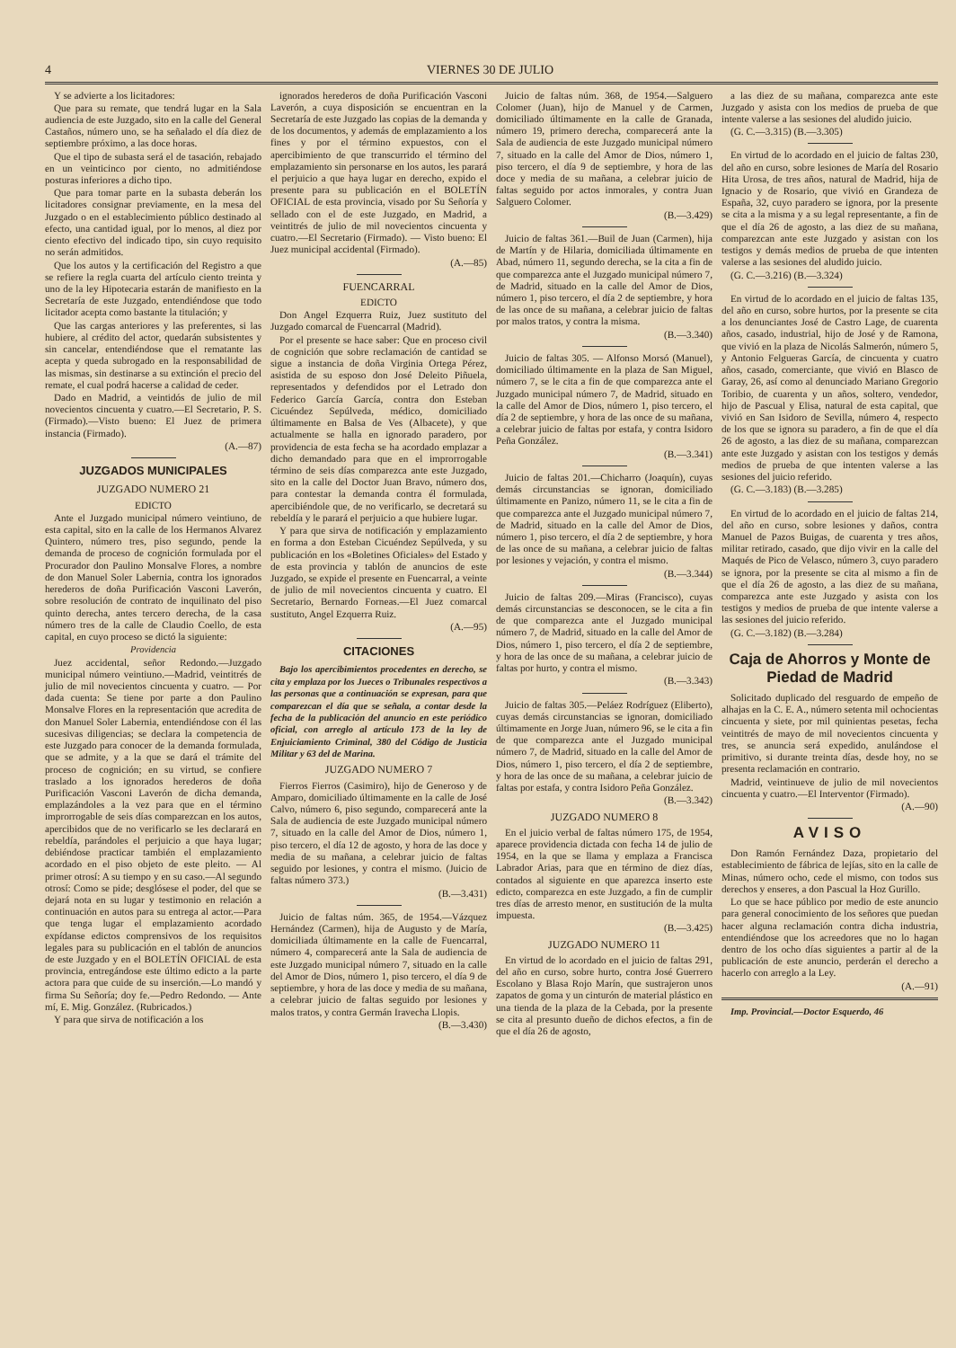4 VIERNES 30 DE JULIO
Y se advierte a los licitadores:
Que para su remate, que tendrá lugar en la Sala audiencia de este Juzgado, sito en la calle del General Castaños, número uno, se ha señalado el día diez de septiembre próximo, a las doce horas.
Que el tipo de subasta será el de tasación, rebajado en un veinticinco por ciento, no admitiéndose posturas inferiores a dicho tipo.
Que para tomar parte en la subasta deberán los licitadores consignar previamente, en la mesa del Juzgado o en el establecimiento público destinado al efecto, una cantidad igual, por lo menos, al diez por ciento efectivo del indicado tipo, sin cuyo requisito no serán admitidos.
Que los autos y la certificación del Registro a que se refiere la regla cuarta del artículo ciento treinta y uno de la ley Hipotecaria estarán de manifiesto en la Secretaría de este Juzgado, entendiéndose que todo licitador acepta como bastante la titulación; y
Que las cargas anteriores y las preferentes, si las hubiere, al crédito del actor, quedarán subsistentes y sin cancelar, entendiéndose que el rematante las acepta y queda subrogado en la responsabilidad de las mismas, sin destinarse a su extinción el precio del remate, el cual podrá hacerse a calidad de ceder.
Dado en Madrid, a veintidós de julio de mil novecientos cincuenta y cuatro.—El Secretario, P. S. (Firmado).—Visto bueno: El Juez de primera instancia (Firmado).
(A.—87)
JUZGADOS MUNICIPALES
JUZGADO NUMERO 21
EDICTO
Ante el Juzgado municipal número veintiuno, de esta capital, sito en la calle de los Hermanos Alvarez Quintero, número tres, piso segundo, pende la demanda de proceso de cognición formulada por el Procurador don Paulino Monsalve Flores, a nombre de don Manuel Soler Labernia, contra los ignorados herederos de doña Purificación Vasconi Laverón, sobre resolución de contrato de inquilinato del piso quinto derecha, antes tercero derecha, de la casa número tres de la calle de Claudio Coello, de esta capital, en cuyo proceso se dictó la siguiente:
Providencia
Juez accidental, señor Redondo.—Juzgado municipal número veintiuno.—Madrid, veintitrés de julio de mil novecientos cincuenta y cuatro. — Por dada cuenta: Se tiene por parte a don Paulino Monsalve Flores en la representación que acredita de don Manuel Soler Labernia, entendiéndose con él las sucesivas diligencias; se declara la competencia de este Juzgado para conocer de la demanda formulada, que se admite, y a la que se dará el trámite del proceso de cognición; en su virtud, se confiere traslado a los ignorados herederos de doña Purificación Vasconi Laverón de dicha demanda, emplazándoles a la vez para que en el término improrrogable de seis días comparezcan en los autos, apercibidos que de no verificarlo se les declarará en rebeldía, parándoles el perjuicio a que haya lugar; debiéndose practicar también el emplazamiento acordado en el piso objeto de este pleito. — Al primer otrosí: A su tiempo y en su caso.—Al segundo otrosí: Como se pide; desglósese el poder, del que se dejará nota en su lugar y testimonio en relación a continuación en autos para su entrega al actor.—Para que tenga lugar el emplazamiento acordado expídanse edictos comprensivos de los requisitos legales para su publicación en el tablón de anuncios de este Juzgado y en el BOLETÍN OFICIAL de esta provincia, entregándose este último edicto a la parte actora para que cuide de su inserción.—Lo mandó y firma Su Señoría; doy fe.—Pedro Redondo. — Ante mí, E. Mig. González. (Rubricados.)
Y para que sirva de notificación a los
ignorados herederos de doña Purificación Vasconi Laverón, a cuya disposición se encuentran en la Secretaría de este Juzgado las copias de la demanda y de los documentos, y además de emplazamiento a los fines y por el término expuestos, con el apercibimiento de que transcurrido el término del emplazamiento sin personarse en los autos, les parará el perjuicio a que haya lugar en derecho, expido el presente para su publicación en el BOLETÍN OFICIAL de esta provincia, visado por Su Señoría y sellado con el de este Juzgado, en Madrid, a veintitrés de julio de mil novecientos cincuenta y cuatro.—El Secretario (Firmado). — Visto bueno: El Juez municipal accidental (Firmado).
(A.—85)
FUENCARRAL
EDICTO
Don Angel Ezquerra Ruiz, Juez sustituto del Juzgado comarcal de Fuencarral (Madrid).
Por el presente se hace saber: Que en proceso civil de cognición que sobre reclamación de cantidad se sigue a instancia de doña Virginia Ortega Pérez, asistida de su esposo don José Deleito Piñuela, representados y defendidos por el Letrado don Federico García García, contra don Esteban Cicuéndez Sepúlveda, médico, domiciliado últimamente en Balsa de Ves (Albacete), y que actualmente se halla en ignorado paradero, por providencia de esta fecha se ha acordado emplazar a dicho demandado para que en el improrrogable término de seis días comparezca ante este Juzgado, sito en la calle del Doctor Juan Bravo, número dos, para contestar la demanda contra él formulada, apercibiéndole que, de no verificarlo, se decretará su rebeldía y le parará el perjuicio a que hubiere lugar.
Y para que sirva de notificación y emplazamiento en forma a don Esteban Cicuéndez Sepúlveda, y su publicación en los «Boletines Oficiales» del Estado y de esta provincia y tablón de anuncios de este Juzgado, se expide el presente en Fuencarral, a veinte de julio de mil novecientos cincuenta y cuatro. El Secretario, Bernardo Forneas.—El Juez comarcal sustituto, Angel Ezquerra Ruiz.
(A.—95)
CITACIONES
Bajo los apercibimientos procedentes en derecho, se cita y emplaza por los Jueces o Tribunales respectivos a las personas que a continuación se expresan, para que comparezcan el día que se señala, a contar desde la fecha de la publicación del anuncio en este periódico oficial, con arreglo al artículo 173 de la ley de Enjuiciamiento Criminal, 380 del Código de Justicia Militar y 63 del de Marina.
JUZGADO NUMERO 7
Fierros Fierros (Casimiro), hijo de Generoso y de Amparo, domiciliado últimamente en la calle de José Calvo, número 6, piso segundo, comparecerá ante la Sala de audiencia de este Juzgado municipal número 7, situado en la calle del Amor de Dios, número 1, piso tercero, el día 12 de agosto, y hora de las doce y media de su mañana, a celebrar juicio de faltas seguido por lesiones, y contra el mismo. (Juicio de faltas número 373.)
(B.—3.431)
Juicio de faltas núm. 365, de 1954.—Vázquez Hernández (Carmen), hija de Augusto y de María, domiciliada últimamente en la calle de Fuencarral, número 4, comparecerá ante la Sala de audiencia de este Juzgado municipal número 7, situado en la calle del Amor de Dios, número 1, piso tercero, el día 9 de septiembre, y hora de las doce y media de su mañana, a celebrar juicio de faltas seguido por lesiones y malos tratos, y contra Germán Iravecha Llopis.
(B.—3.430)
Juicio de faltas núm. 368, de 1954.—Salguero Colomer (Juan), hijo de Manuel y de Carmen, domiciliado últimamente en la calle de Granada, número 19, primero derecha, comparecerá ante la Sala de audiencia de este Juzgado municipal número 7, situado en la calle del Amor de Dios, número 1, piso tercero, el día 9 de septiembre, y hora de las doce y media de su mañana, a celebrar juicio de faltas seguido por actos inmorales, y contra Juan Salguero Colomer.
(B.—3.429)
Juicio de faltas 361.—Buil de Juan (Carmen), hija de Martín y de Hilaria, domiciliada últimamente en Abad, número 11, segundo derecha, se la cita a fin de que comparezca ante el Juzgado municipal número 7, de Madrid, situado en la calle del Amor de Dios, número 1, piso tercero, el día 2 de septiembre, y hora de las once de su mañana, a celebrar juicio de faltas por malos tratos, y contra la misma.
(B.—3.340)
Juicio de faltas 305. — Alfonso Morsó (Manuel), domiciliado últimamente en la plaza de San Miguel, número 7, se le cita a fin de que comparezca ante el Juzgado municipal número 7, de Madrid, situado en la calle del Amor de Dios, número 1, piso tercero, el día 2 de septiembre, y hora de las once de su mañana, a celebrar juicio de faltas por estafa, y contra Isidoro Peña González.
(B.—3.341)
Juicio de faltas 201.—Chicharro (Joaquín), cuyas demás circunstancias se ignoran, domiciliado últimamente en Panizo, número 11, se le cita a fin de que comparezca ante el Juzgado municipal número 7, de Madrid, situado en la calle del Amor de Dios, número 1, piso tercero, el día 2 de septiembre, y hora de las once de su mañana, a celebrar juicio de faltas por lesiones y vejación, y contra el mismo.
(B.—3.344)
Juicio de faltas 209.—Miras (Francisco), cuyas demás circunstancias se desconocen, se le cita a fin de que comparezca ante el Juzgado municipal número 7, de Madrid, situado en la calle del Amor de Dios, número 1, piso tercero, el día 2 de septiembre, y hora de las once de su mañana, a celebrar juicio de faltas por hurto, y contra el mismo.
(B.—3.343)
Juicio de faltas 305.—Peláez Rodríguez (Eliberto), cuyas demás circunstancias se ignoran, domiciliado últimamente en Jorge Juan, número 96, se le cita a fin de que comparezca ante el Juzgado municipal número 7, de Madrid, situado en la calle del Amor de Dios, número 1, piso tercero, el día 2 de septiembre, y hora de las once de su mañana, a celebrar juicio de faltas por estafa, y contra Isidoro Peña González.
(B.—3.342)
JUZGADO NUMERO 8
En el juicio verbal de faltas número 175, de 1954, aparece providencia dictada con fecha 14 de julio de 1954, en la que se llama y emplaza a Francisca Labrador Arias, para que en término de diez días, contados al siguiente en que aparezca inserto este edicto, comparezca en este Juzgado, a fin de cumplir tres días de arresto menor, en sustitución de la multa impuesta.
(B.—3.425)
JUZGADO NUMERO 11
En virtud de lo acordado en el juicio de faltas 291, del año en curso, sobre hurto, contra José Guerrero Escolano y Blasa Rojo Marín, que sustrajeron unos zapatos de goma y un cinturón de material plástico en una tienda de la plaza de la Cebada, por la presente se cita al presunto dueño de dichos efectos, a fin de que el día 26 de agosto,
a las diez de su mañana, comparezca ante este Juzgado y asista con los medios de prueba de que intente valerse a las sesiones del aludido juicio.
(G. C.—3.315) (B.—3.305)
En virtud de lo acordado en el juicio de faltas 230, del año en curso, sobre lesiones de María del Rosario Hita Urosa, de tres años, natural de Madrid, hija de Ignacio y de Rosario, que vivió en Grandeza de España, 32, cuyo paradero se ignora, por la presente se cita a la misma y a su legal representante, a fin de que el día 26 de agosto, a las diez de su mañana, comparezcan ante este Juzgado y asistan con los testigos y demás medios de prueba de que intenten valerse a las sesiones del aludido juicio.
(G. C.—3.216) (B.—3.324)
En virtud de lo acordado en el juicio de faltas 135, del año en curso, sobre hurtos, por la presente se cita a los denunciantes José de Castro Lage, de cuarenta años, casado, industrial, hijo de José y de Ramona, que vivió en la plaza de Nicolás Salmerón, número 5, y Antonio Felgueras García, de cincuenta y cuatro años, casado, comerciante, que vivió en Blasco de Garay, 26, así como al denunciado Mariano Gregorio Toribio, de cuarenta y un años, soltero, vendedor, hijo de Pascual y Elisa, natural de esta capital, que vivió en San Isidoro de Sevilla, número 4, respecto de los que se ignora su paradero, a fin de que el día 26 de agosto, a las diez de su mañana, comparezcan ante este Juzgado y asistan con los testigos y demás medios de prueba de que intenten valerse a las sesiones del juicio referido.
(G. C.—3.183) (B.—3.285)
En virtud de lo acordado en el juicio de faltas 214, del año en curso, sobre lesiones y daños, contra Manuel de Pazos Buigas, de cuarenta y tres años, militar retirado, casado, que dijo vivir en la calle del Maqués de Pico de Velasco, número 3, cuyo paradero se ignora, por la presente se cita al mismo a fin de que el día 26 de agosto, a las diez de su mañana, comparezca ante este Juzgado y asista con los testigos y medios de prueba de que intente valerse a las sesiones del juicio referido.
(G. C.—3.182) (B.—3.284)
Caja de Ahorros y Monte de Piedad de Madrid
Solicitado duplicado del resguardo de empeño de alhajas en la C. E. A., número setenta mil ochocientas cincuenta y siete, por mil quinientas pesetas, fecha veintitrés de mayo de mil novecientos cincuenta y tres, se anuncia será expedido, anulándose el primitivo, si durante treinta días, desde hoy, no se presenta reclamación en contrario.
Madrid, veintinueve de julio de mil novecientos cincuenta y cuatro.—El Interventor (Firmado).
(A.—90)
AVISO
Don Ramón Fernández Daza, propietario del establecimiento de fábrica de lejías, sito en la calle de Minas, número ocho, cede el mismo, con todos sus derechos y enseres, a don Pascual la Hoz Gurillo.
Lo que se hace público por medio de este anuncio para general conocimiento de los señores que puedan hacer alguna reclamación contra dicha industria, entendiéndose que los acreedores que no lo hagan dentro de los ocho días siguientes a partir al de la publicación de este anuncio, perderán el derecho a hacerlo con arreglo a la Ley.
(A.—91)
Imp. Provincial.—Doctor Esquerdo, 46